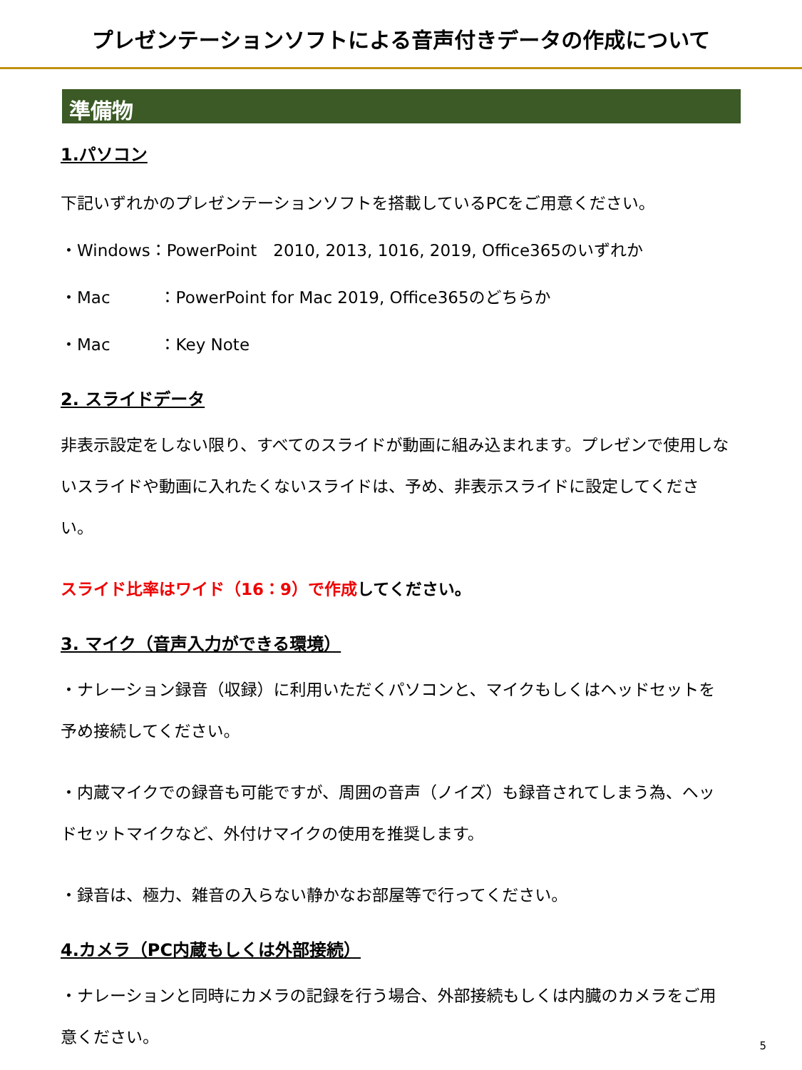プレゼンテーションソフトによる音声付きデータの作成について
準備物
1.パソコン
下記いずれかのプレゼンテーションソフトを搭載しているPCをご用意ください。
・Windows：PowerPoint　2010, 2013, 1016, 2019, Office365のいずれか
・Mac　　　：PowerPoint for Mac 2019, Office365のどちらか
・Mac　　　：Key Note
2. スライドデータ
非表示設定をしない限り、すべてのスライドが動画に組み込まれます。プレゼンで使用しないスライドや動画に入れたくないスライドは、予め、非表示スライドに設定してください。
スライド比率はワイド（16：9）で作成 してください。
3. マイク（音声入力ができる環境）
・ナレーション録音（収録）に利用いただくパソコンと、マイクもしくはヘッドセットを予め接続してください。
・内蔵マイクでの録音も可能ですが、周囲の音声（ノイズ）も録音されてしまう為、ヘッドセットマイクなど、外付けマイクの使用を推奨します。
・録音は、極力、雑音の入らない静かなお部屋等で行ってください。
4.カメラ（PC内蔵もしくは外部接続）
・ナレーションと同時にカメラの記録を行う場合、外部接続もしくは内臓のカメラをご用意ください。
5